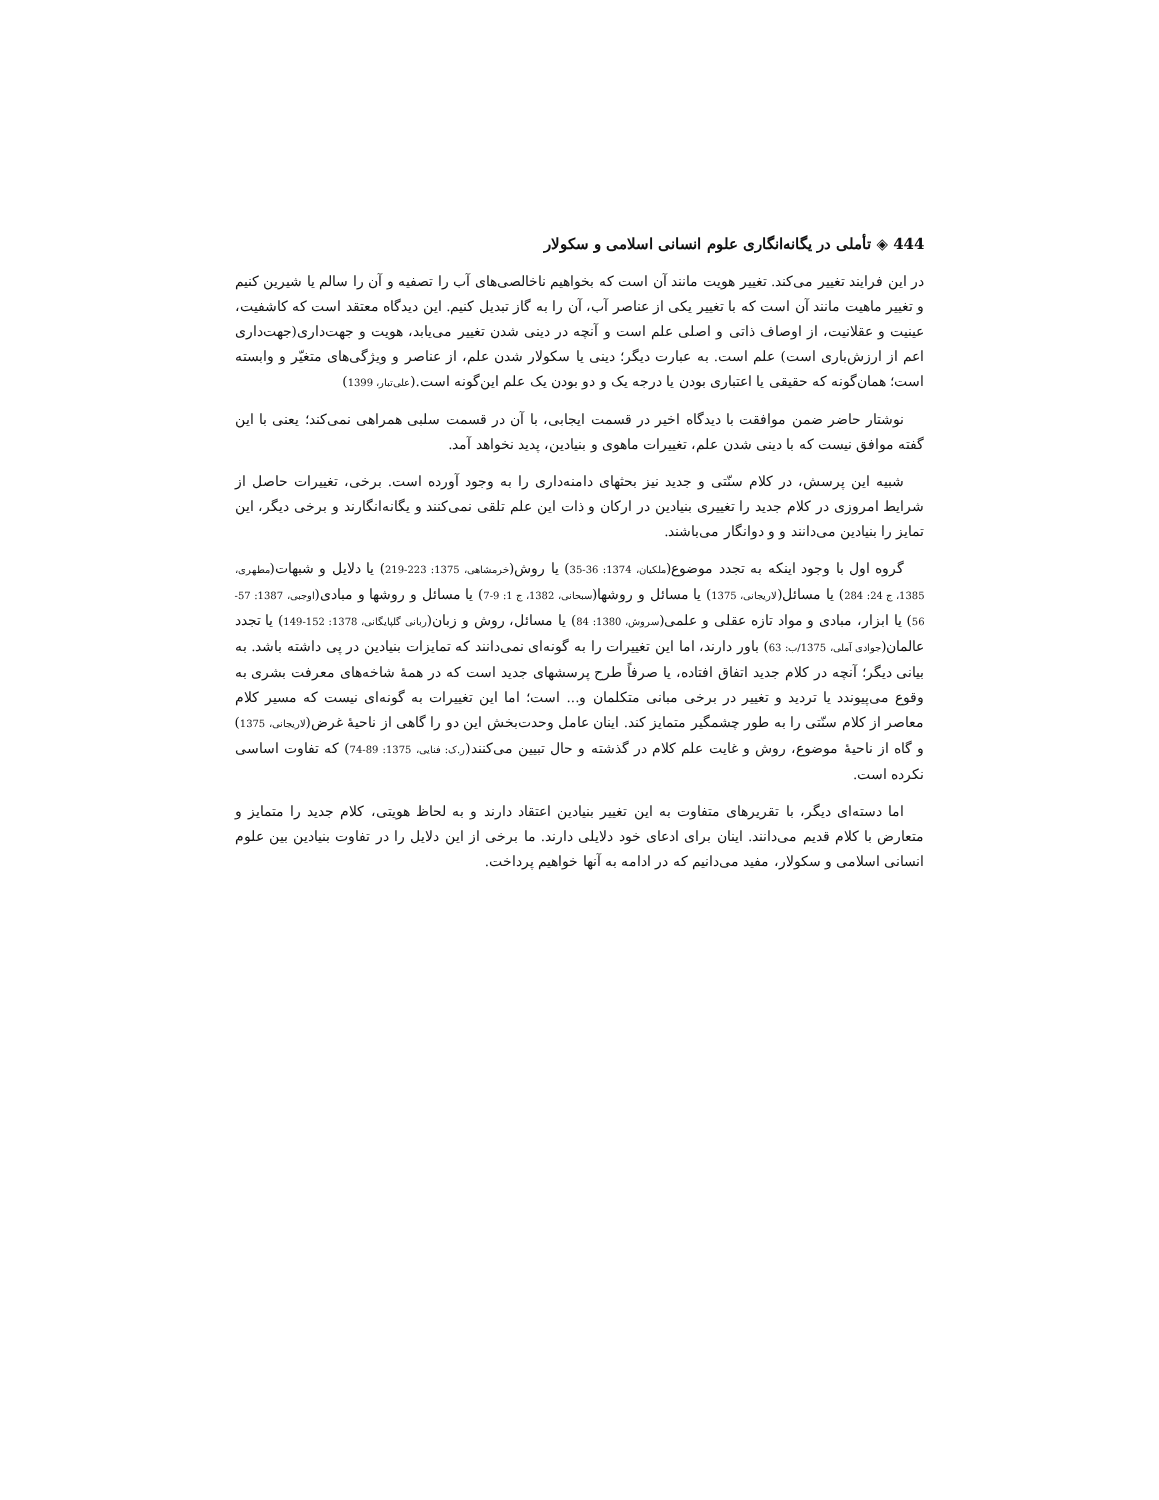444 ◈ تأملی در یگانه‌انگاری علوم انسانی اسلامی و سکولار
در این فرایند تغییر می‌کند. تغییر هویت مانند آن است که بخواهیم ناخالصی‌های آب را تصفیه و آن را سالم یا شیرین کنیم و تغییر ماهیت مانند آن است که با تغییر یکی از عناصر آب، آن را به گاز تبدیل کنیم. این دیدگاه معتقد است که کاشفیت، عینیت و عقلانیت، از اوصاف ذاتی و اصلی علم است و آنچه در دینی شدن تغییر می‌یابد، هویت و جهت‌داری(جهت‌داری اعم از ارزش‌باری است) علم است. به عبارت دیگر؛ دینی یا سکولار شدن علم، از عناصر و ویژگی‌های متغیّر و وابسته است؛ همان‌گونه که حقیقی یا اعتباری بودن یا درجه یک و دو بودن یک علم این‌گونه است.(علی‌تبار، 1399)
نوشتار حاضر ضمن موافقت با دیدگاه اخیر در قسمت ایجابی، با آن در قسمت سلبی همراهی نمی‌کند؛ یعنی با این گفته موافق نیست که با دینی شدن علم، تغییرات ماهوی و بنیادین، پدید نخواهد آمد.
شبیه این پرسش، در کلام سنّتی و جدید نیز بحثهای دامنه‌داری را به وجود آورده است. برخی، تغییرات حاصل از شرایط امروزی در کلام جدید را تغییری بنیادین در ارکان و ذات این علم تلقی نمی‌کنند و یگانه‌انگارند و برخی دیگر، این تمایز را بنیادین می‌دانند و و دوانگار می‌باشند.
گروه اول با وجود اینکه به تجدد موضوع(ملکیان، 1374: 36-35) یا روش(خرمشاهی، 1375: 223-219) یا دلایل و شبهات(مطهری، 1385، ج 24: 284) یا مسائل(لاریجانی، 1375) یا مسائل و روشها(سبحانی، 1382، ج 1: 9-7) یا مسائل و روشها و مبادی(اوجبی، 1387: 57-56) یا ابزار، مبادی و مواد تازه عقلی و علمی(سروش، 1380: 84) یا مسائل، روش و زبان(ربانی گلپایگانی، 1378: 152-149) یا تجدد عالمان(جوادی آملی، 1375/ب: 63) باور دارند، اما این تغییرات را به گونه‌ای نمی‌دانند که تمایزات بنیادین در پی داشته باشد. به بیانی دیگر؛ آنچه در کلام جدید اتفاق افتاده، یا صرفاً طرح پرسشهای جدید است که در همهٔ شاخه‌های معرفت بشری به وقوع می‌پیوندد یا تردید و تغییر در برخی مبانی متکلمان و... است؛ اما این تغییرات به گونه‌ای نیست که مسیر کلام معاصر از کلام سنّتی را به طور چشمگیر متمایز کند. اینان عامل وحدت‌بخش این دو را گاهی از ناحیهٔ غرض(لاریجانی، 1375) و گاه از ناحیهٔ موضوع، روش و غایت علم کلام در گذشته و حال تبیین می‌کنند(ر.ک: فنایی، 1375: 89-74) که تفاوت اساسی نکرده است.
اما دسته‌ای دیگر، با تقریرهای متفاوت به این تغییر بنیادین اعتقاد دارند و به لحاظ هویتی، کلام جدید را متمایز و متعارض با کلام قدیم می‌دانند. اینان برای ادعای خود دلایلی دارند. ما برخی از این دلایل را در تفاوت بنیادین بین علوم انسانی اسلامی و سکولار، مفید می‌دانیم که در ادامه به آنها خواهیم پرداخت.